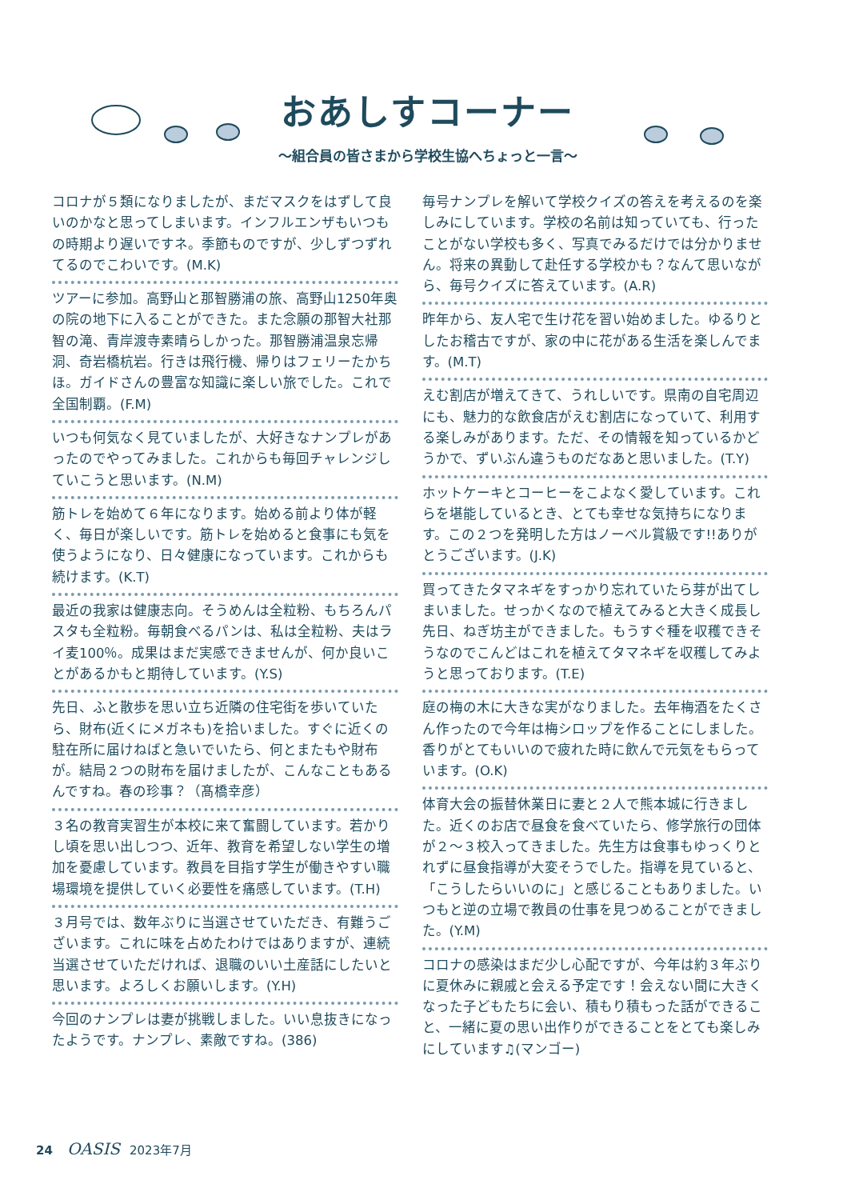おあしすコーナー
～組合員の皆さまから学校生協へちょっと一言～
コロナが５類になりましたが、まだマスクをはずして良いのかなと思ってしまいます。インフルエンザもいつもの時期より遅いですネ。季節ものですが、少しずつずれてるのでこわいです。(M.K)
ツアーに参加。高野山と那智勝浦の旅、高野山1250年奥の院の地下に入ることができた。また念願の那智大社那智の滝、青岸渡寺素晴らしかった。那智勝浦温泉忘帰洞、奇岩橋杭岩。行きは飛行機、帰りはフェリーたかちほ。ガイドさんの豊富な知識に楽しい旅でした。これで全国制覇。(F.M)
いつも何気なく見ていましたが、大好きなナンプレがあったのでやってみました。これからも毎回チャレンジしていこうと思います。(N.M)
筋トレを始めて６年になります。始める前より体が軽く、毎日が楽しいです。筋トレを始めると食事にも気を使うようになり、日々健康になっています。これからも続けます。(K.T)
最近の我家は健康志向。そうめんは全粒粉、もちろんパスタも全粒粉。毎朝食べるパンは、私は全粒粉、夫はライ麦100％。成果はまだ実感できませんが、何か良いことがあるかもと期待しています。(Y.S)
先日、ふと散歩を思い立ち近隣の住宅街を歩いていたら、財布(近くにメガネも)を拾いました。すぐに近くの駐在所に届けねばと急いでいたら、何とまたもや財布が。結局２つの財布を届けましたが、こんなこともあるんですね。春の珍事？（髙橋幸彦）
３名の教育実習生が本校に来て奮闘しています。若かりし頃を思い出しつつ、近年、教育を希望しない学生の増加を憂慮しています。教員を目指す学生が働きやすい職場環境を提供していく必要性を痛感しています。(T.H)
３月号では、数年ぶりに当選させていただき、有難うございます。これに味を占めたわけではありますが、連続当選させていただければ、退職のいい土産話にしたいと思います。よろしくお願いします。(Y.H)
今回のナンプレは妻が挑戦しました。いい息抜きになったようです。ナンプレ、素敵ですね。(386)
毎号ナンプレを解いて学校クイズの答えを考えるのを楽しみにしています。学校の名前は知っていても、行ったことがない学校も多く、写真でみるだけでは分かりません。将来の異動して赴任する学校かも？なんて思いながら、毎号クイズに答えています。(A.R)
昨年から、友人宅で生け花を習い始めました。ゆるりとしたお稽古ですが、家の中に花がある生活を楽しんでます。(M.T)
えむ割店が増えてきて、うれしいです。県南の自宅周辺にも、魅力的な飲食店がえむ割店になっていて、利用する楽しみがあります。ただ、その情報を知っているかどうかで、ずいぶん違うものだなあと思いました。(T.Y)
ホットケーキとコーヒーをこよなく愛しています。これらを堪能しているとき、とても幸せな気持ちになります。この２つを発明した方はノーベル賞級です!!ありがとうございます。(J.K)
買ってきたタマネギをすっかり忘れていたら芽が出てしまいました。せっかくなので植えてみると大きく成長し先日、ねぎ坊主ができました。もうすぐ種を収穫できそうなのでこんどはこれを植えてタマネギを収穫してみようと思っております。(T.E)
庭の梅の木に大きな実がなりました。去年梅酒をたくさん作ったので今年は梅シロップを作ることにしました。香りがとてもいいので疲れた時に飲んで元気をもらっています。(O.K)
体育大会の振替休業日に妻と２人で熊本城に行きました。近くのお店で昼食を食べていたら、修学旅行の団体が２～３校入ってきました。先生方は食事もゆっくりとれずに昼食指導が大変そうでした。指導を見ていると、「こうしたらいいのに」と感じることもありました。いつもと逆の立場で教員の仕事を見つめることができました。(Y.M)
コロナの感染はまだ少し心配ですが、今年は約３年ぶりに夏休みに親戚と会える予定です！会えない間に大きくなった子どもたちに会い、積もり積もった話ができること、一緒に夏の思い出作りができることをとても楽しみにしています♫(マンゴー)
24 OASIS 2023年7月